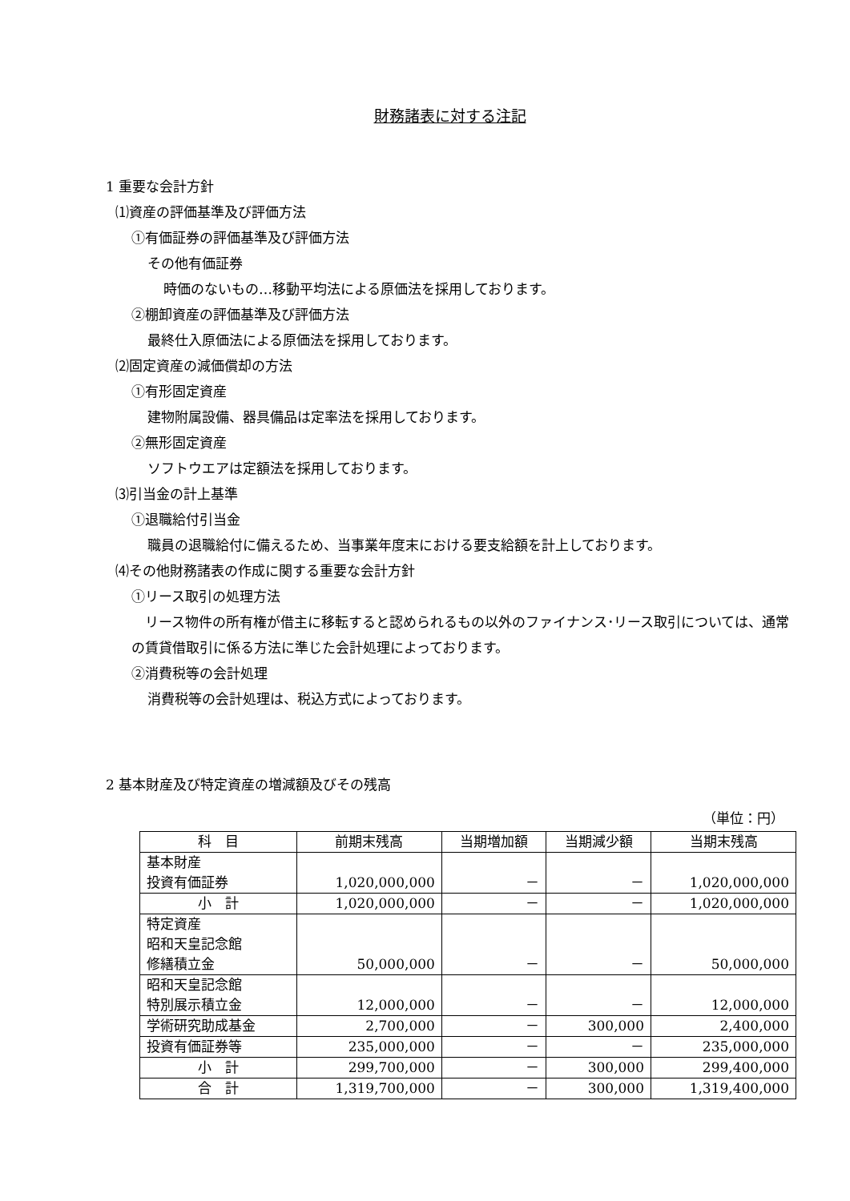財務諸表に対する注記
1 重要な会計方針
⑴資産の評価基準及び評価方法
①有価証券の評価基準及び評価方法
その他有価証券
時価のないもの…移動平均法による原価法を採用しております。
②棚卸資産の評価基準及び評価方法
最終仕入原価法による原価法を採用しております。
⑵固定資産の減価償却の方法
①有形固定資産
建物附属設備、器具備品は定率法を採用しております。
②無形固定資産
ソフトウエアは定額法を採用しております。
⑶引当金の計上基準
①退職給付引当金
職員の退職給付に備えるため、当事業年度末における要支給額を計上しております。
⑷その他財務諸表の作成に関する重要な会計方針
①リース取引の処理方法
　リース物件の所有権が借主に移転すると認められるもの以外のファイナンス･リース取引については、通常の賃貸借取引に係る方法に準じた会計処理によっております。
②消費税等の会計処理
消費税等の会計処理は、税込方式によっております。
2 基本財産及び特定資産の増減額及びその残高
（単位：円）
| 科 目 | 前期末残高 | 当期増加額 | 当期減少額 | 当期末残高 |
| --- | --- | --- | --- | --- |
| 基本財産 投資有価証券 | 1,020,000,000 | － | － | 1,020,000,000 |
| 小 計 | 1,020,000,000 | － | － | 1,020,000,000 |
| 特定資産 昭和天皇記念館 修繕積立金 | 50,000,000 | － | － | 50,000,000 |
| 昭和天皇記念館 特別展示積立金 | 12,000,000 | － | － | 12,000,000 |
| 学術研究助成基金 | 2,700,000 | － | 300,000 | 2,400,000 |
| 投資有価証券等 | 235,000,000 | － | － | 235,000,000 |
| 小 計 | 299,700,000 | － | 300,000 | 299,400,000 |
| 合 計 | 1,319,700,000 | － | 300,000 | 1,319,400,000 |